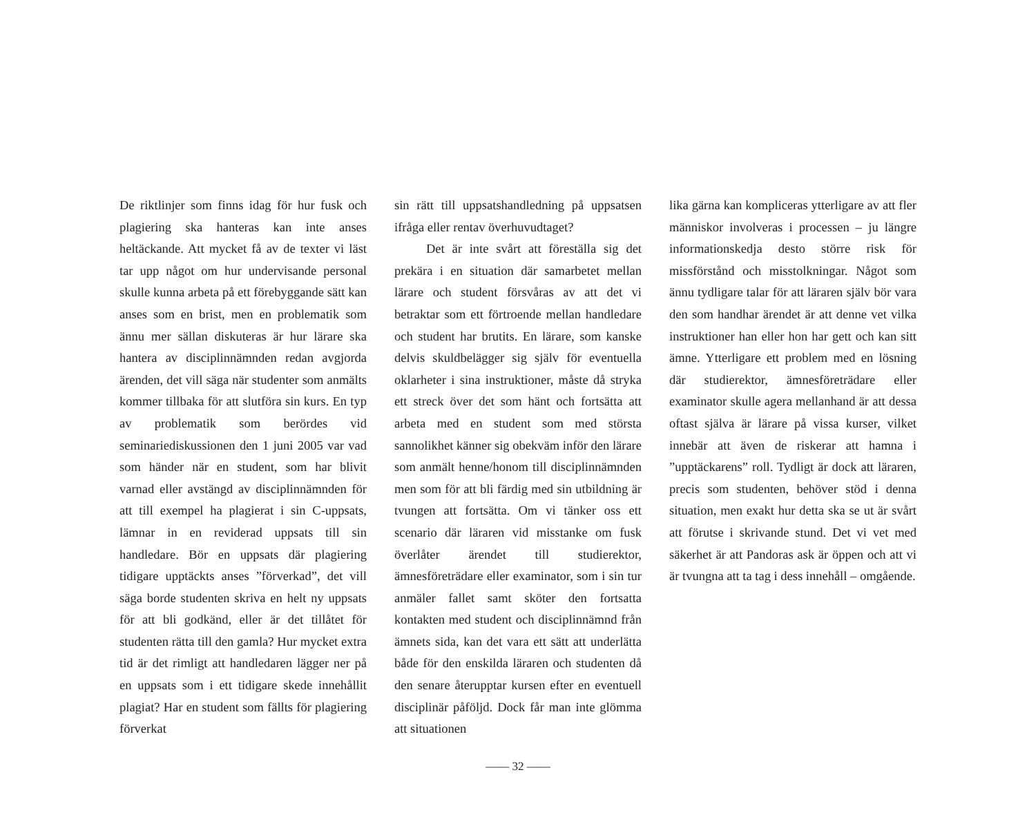De riktlinjer som finns idag för hur fusk och plagiering ska hanteras kan inte anses heltäckande. Att mycket få av de texter vi läst tar upp något om hur undervisande personal skulle kunna arbeta på ett förebyggande sätt kan anses som en brist, men en problematik som ännu mer sällan diskuteras är hur lärare ska hantera av disciplinnämnden redan avgjorda ärenden, det vill säga när studenter som anmälts kommer tillbaka för att slutföra sin kurs. En typ av problematik som berördes vid seminariediskussionen den 1 juni 2005 var vad som händer när en student, som har blivit varnad eller avstängd av disciplinnämnden för att till exempel ha plagierat i sin C-uppsats, lämnar in en reviderad uppsats till sin handledare. Bör en uppsats där plagiering tidigare upptäckts anses ”förverkad”, det vill säga borde studenten skriva en helt ny uppsats för att bli godkänd, eller är det tillåtet för studenten rätta till den gamla? Hur mycket extra tid är det rimligt att handledaren lägger ner på en uppsats som i ett tidigare skede innehållit plagiat? Har en student som fällts för plagiering förverkat
sin rätt till uppsatshandledning på uppsatsen ifråga eller rentav överhuvudtaget?
Det är inte svårt att föreställa sig det prekära i en situation där samarbetet mellan lärare och student försvåras av att det vi betraktar som ett förtroende mellan handledare och student har brutits. En lärare, som kanske delvis skuldbelägger sig själv för eventuella oklarheter i sina instruktioner, måste då stryka ett streck över det som hänt och fortsätta att arbeta med en student som med största sannolikhet känner sig obekväm inför den lärare som anmält henne/honom till disciplinnämnden men som för att bli färdig med sin utbildning är tvungen att fortsätta. Om vi tänker oss ett scenario där läraren vid misstanke om fusk överlåter ärendet till studierektor, ämnesföreträdare eller examinator, som i sin tur anmäler fallet samt sköter den fortsatta kontakten med student och disciplinnämnd från ämnets sida, kan det vara ett sätt att underlätta både för den enskilda läraren och studenten då den senare återupptar kursen efter en eventuell disciplinär påföljd. Dock får man inte glömma att situationen
lika gärna kan kompliceras ytterligare av att fler människor involveras i processen – ju längre informationskedja desto större risk för missförstånd och misstolkningar. Något som ännu tydligare talar för att läraren själv bör vara den som handhar ärendet är att denne vet vilka instruktioner han eller hon har gett och kan sitt ämne. Ytterligare ett problem med en lösning där studierektor, ämnesföreträdare eller examinator skulle agera mellanhand är att dessa oftast själva är lärare på vissa kurser, vilket innebär att även de riskerar att hamna i ”upptäckarens” roll. Tydligt är dock att läraren, precis som studenten, behöver stöd i denna situation, men exakt hur detta ska se ut är svårt att förutse i skrivande stund. Det vi vet med säkerhet är att Pandoras ask är öppen och att vi är tvungna att ta tag i dess innehåll – omgående.
—— 32 ——